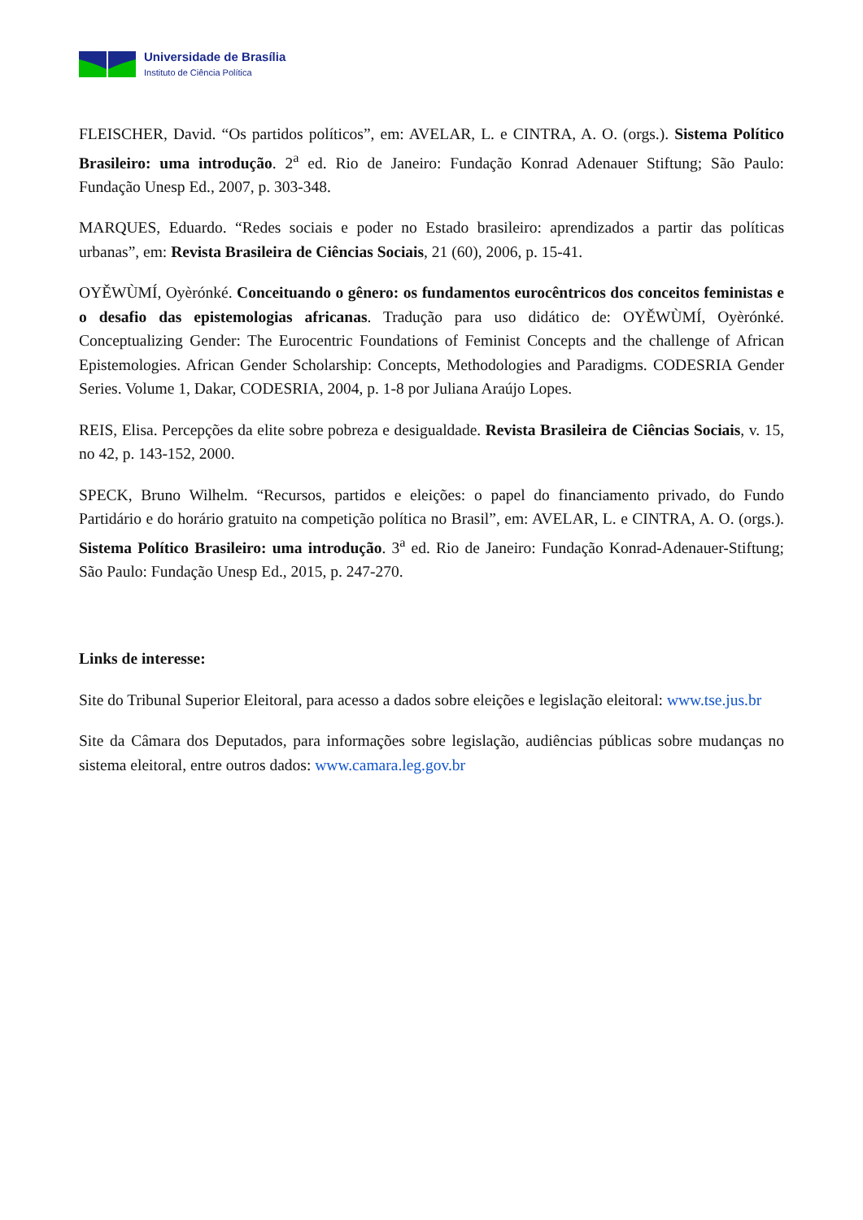Universidade de Brasília
Instituto de Ciência Política
FLEISCHER, David. “Os partidos políticos”, em: AVELAR, L. e CINTRA, A. O. (orgs.). Sistema Político Brasileiro: uma introdução. 2<sup>a</sup> ed. Rio de Janeiro: Fundação Konrad Adenauer Stiftung; São Paulo: Fundação Unesp Ed., 2007, p. 303-348.
MARQUES, Eduardo. “Redes sociais e poder no Estado brasileiro: aprendizados a partir das políticas urbanas”, em: Revista Brasileira de Ciências Sociais, 21 (60), 2006, p. 15-41.
OYĚWÙMÍ, Oyèrónké. Conceituando o gênero: os fundamentos eurocêntricos dos conceitos feministas e o desafio das epistemologias africanas. Tradução para uso didático de: OYĚWÙMÍ, Oyèrónké. Conceptualizing Gender: The Eurocentric Foundations of Feminist Concepts and the challenge of African Epistemologies. African Gender Scholarship: Concepts, Methodologies and Paradigms. CODESRIA Gender Series. Volume 1, Dakar, CODESRIA, 2004, p. 1-8 por Juliana Araújo Lopes.
REIS, Elisa. Percepções da elite sobre pobreza e desigualdade. Revista Brasileira de Ciências Sociais, v. 15, no 42, p. 143-152, 2000.
SPECK, Bruno Wilhelm. “Recursos, partidos e eleições: o papel do financiamento privado, do Fundo Partidário e do horário gratuito na competição política no Brasil”, em: AVELAR, L. e CINTRA, A. O. (orgs.). Sistema Político Brasileiro: uma introdução. 3<sup>a</sup> ed. Rio de Janeiro: Fundação Konrad-Adenauer-Stiftung; São Paulo: Fundação Unesp Ed., 2015, p. 247-270.
Links de interesse:
Site do Tribunal Superior Eleitoral, para acesso a dados sobre eleições e legislação eleitoral: www.tse.jus.br
Site da Câmara dos Deputados, para informações sobre legislação, audiências públicas sobre mudanças no sistema eleitoral, entre outros dados: www.camara.leg.gov.br